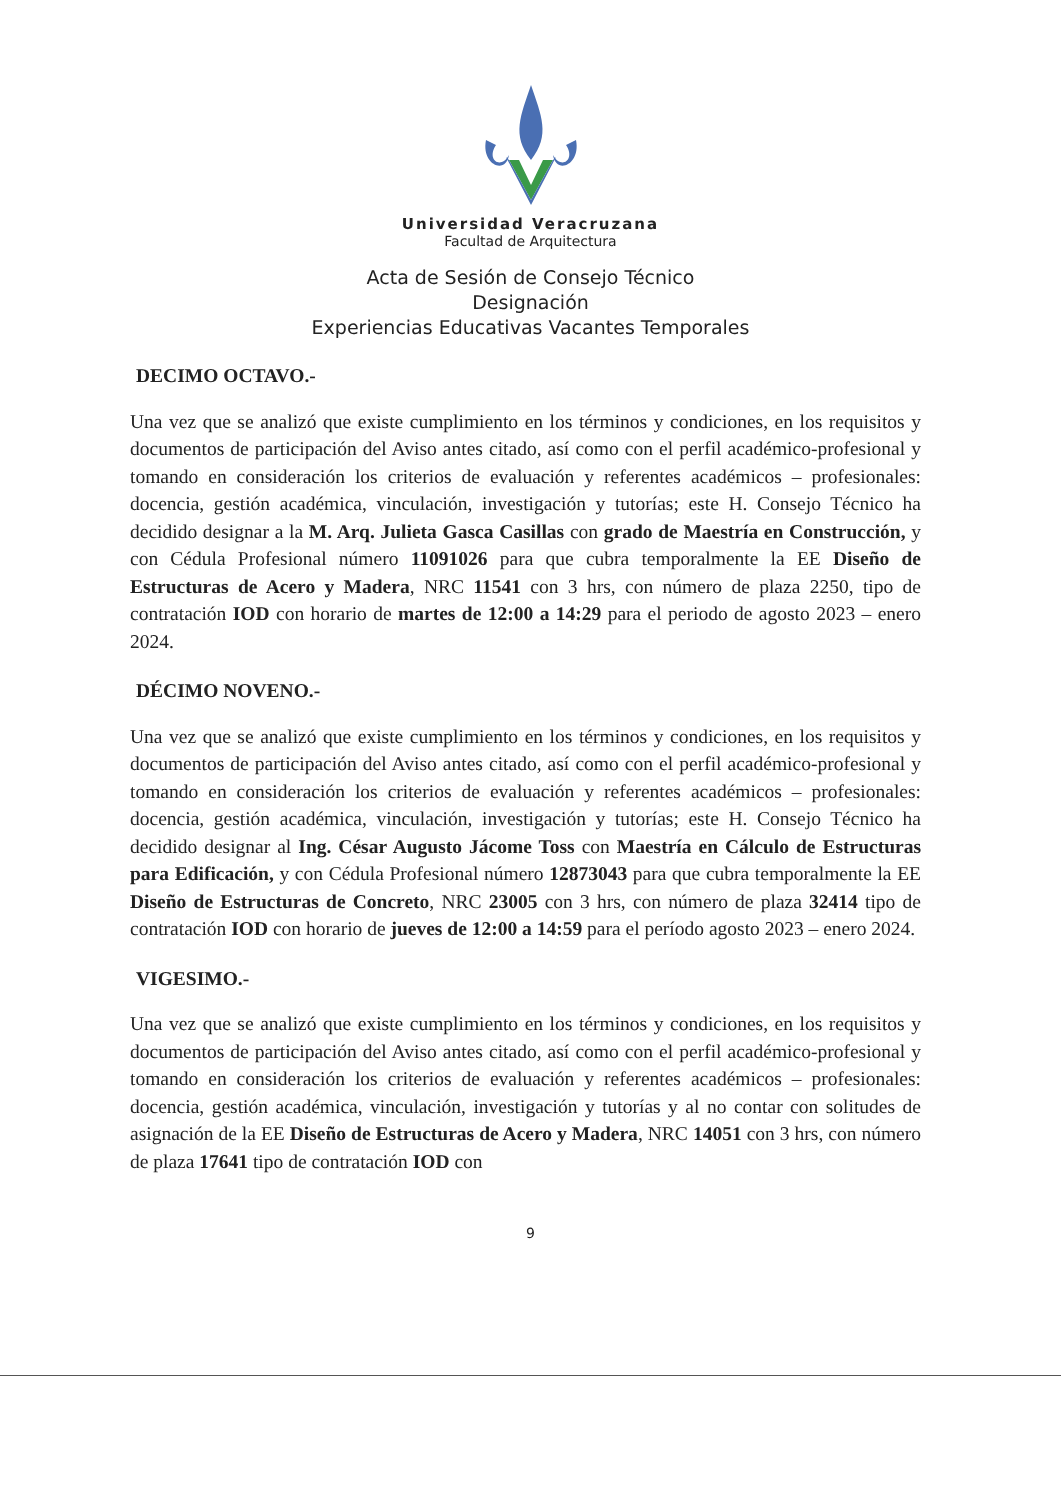Universidad Veracruzana
Facultad de Arquitectura
Acta de Sesión de Consejo Técnico
Designación
Experiencias Educativas Vacantes Temporales
DECIMO OCTAVO.-
Una vez que se analizó que existe cumplimiento en los términos y condiciones, en los requisitos y documentos de participación del Aviso antes citado, así como con el perfil académico-profesional y tomando en consideración los criterios de evaluación y referentes académicos – profesionales: docencia, gestión académica, vinculación, investigación y tutorías; este H. Consejo Técnico ha decidido designar a la M. Arq. Julieta Gasca Casillas con grado de Maestría en Construcción, y con Cédula Profesional número 11091026 para que cubra temporalmente la EE Diseño de Estructuras de Acero y Madera, NRC 11541 con 3 hrs, con número de plaza 2250, tipo de contratación IOD con horario de martes de 12:00 a 14:29 para el periodo de agosto 2023 – enero 2024.
DÉCIMO NOVENO.-
Una vez que se analizó que existe cumplimiento en los términos y condiciones, en los requisitos y documentos de participación del Aviso antes citado, así como con el perfil académico-profesional y tomando en consideración los criterios de evaluación y referentes académicos – profesionales: docencia, gestión académica, vinculación, investigación y tutorías; este H. Consejo Técnico ha decidido designar al Ing. César Augusto Jácome Toss con Maestría en Cálculo de Estructuras para Edificación, y con Cédula Profesional número 12873043 para que cubra temporalmente la EE Diseño de Estructuras de Concreto, NRC 23005 con 3 hrs, con número de plaza 32414 tipo de contratación IOD con horario de jueves de 12:00 a 14:59 para el período agosto 2023 – enero 2024.
VIGESIMO.-
Una vez que se analizó que existe cumplimiento en los términos y condiciones, en los requisitos y documentos de participación del Aviso antes citado, así como con el perfil académico-profesional y tomando en consideración los criterios de evaluación y referentes académicos – profesionales: docencia, gestión académica, vinculación, investigación y tutorías y al no contar con solitudes de asignación de la EE Diseño de Estructuras de Acero y Madera, NRC 14051 con 3 hrs, con número de plaza 17641 tipo de contratación IOD con
9